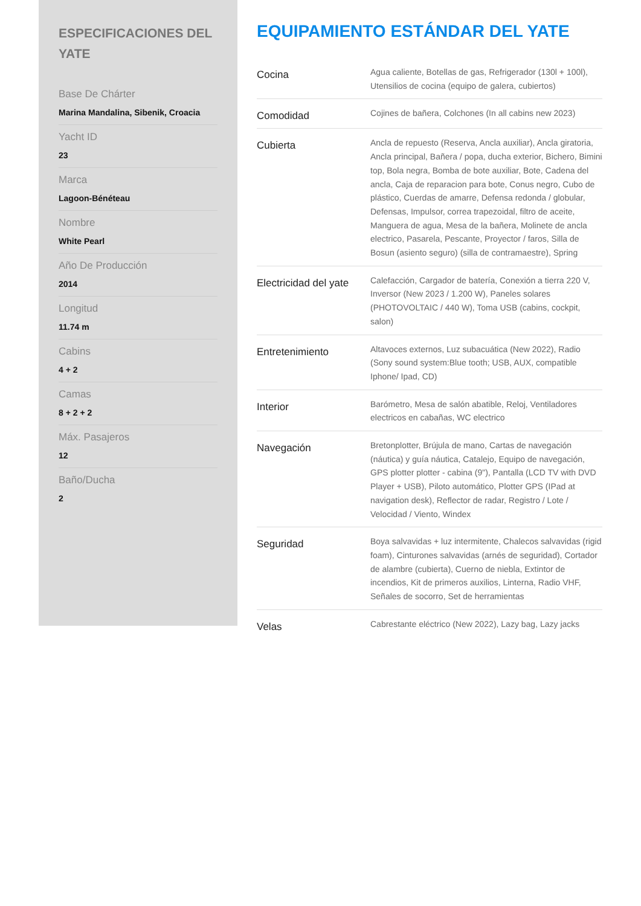ESPECIFICACIONES DEL YATE
Base De Chárter
Marina Mandalina, Sibenik, Croacia
Yacht ID
23
Marca
Lagoon-Bénéteau
Nombre
White Pearl
Año De Producción
2014
Longitud
11.74 m
Cabins
4 + 2
Camas
8 + 2 + 2
Máx. Pasajeros
12
Baño/Ducha
2
EQUIPAMIENTO ESTÁNDAR DEL YATE
| Cocina | Agua caliente, Botellas de gas, Refrigerador (130l + 100l), Utensilios de cocina (equipo de galera, cubiertos) |
| Comodidad | Cojines de bañera, Colchones (In all cabins new 2023) |
| Cubierta | Ancla de repuesto (Reserva, Ancla auxiliar), Ancla giratoria, Ancla principal, Bañera / popa, ducha exterior, Bichero, Bimini top, Bola negra, Bomba de bote auxiliar, Bote, Cadena del ancla, Caja de reparacion para bote, Conus negro, Cubo de plástico, Cuerdas de amarre, Defensa redonda / globular, Defensas, Impulsor, correa trapezoidal, filtro de aceite, Manguera de agua, Mesa de la bañera, Molinete de ancla electrico, Pasarela, Pescante, Proyector / faros, Silla de Bosun (asiento seguro) (silla de contramaestre), Spring |
| Electricidad del yate | Calefacción, Cargador de batería, Conexión a tierra 220 V, Inversor (New 2023 / 1.200 W), Paneles solares (PHOTOVOLTAIC / 440 W), Toma USB (cabins, cockpit, salon) |
| Entretenimiento | Altavoces externos, Luz subacuática (New 2022), Radio (Sony sound system:Blue tooth; USB, AUX, compatible Iphone/ Ipad, CD) |
| Interior | Barómetro, Mesa de salón abatible, Reloj, Ventiladores electricos en cabañas, WC electrico |
| Navegación | Bretonplotter, Brújula de mano, Cartas de navegación (náutica) y guía náutica, Catalejo, Equipo de navegación, GPS plotter plotter - cabina (9"), Pantalla (LCD TV with DVD Player + USB), Piloto automático, Plotter GPS (IPad at navigation desk), Reflector de radar, Registro / Lote / Velocidad / Viento, Windex |
| Seguridad | Boya salvavidas + luz intermitente, Chalecos salvavidas (rigid foam), Cinturones salvavidas (arnés de seguridad), Cortador de alambre (cubierta), Cuerno de niebla, Extintor de incendios, Kit de primeros auxilios, Linterna, Radio VHF, Señales de socorro, Set de herramientas |
| Velas | Cabrestante eléctrico (New 2022), Lazy bag, Lazy jacks |